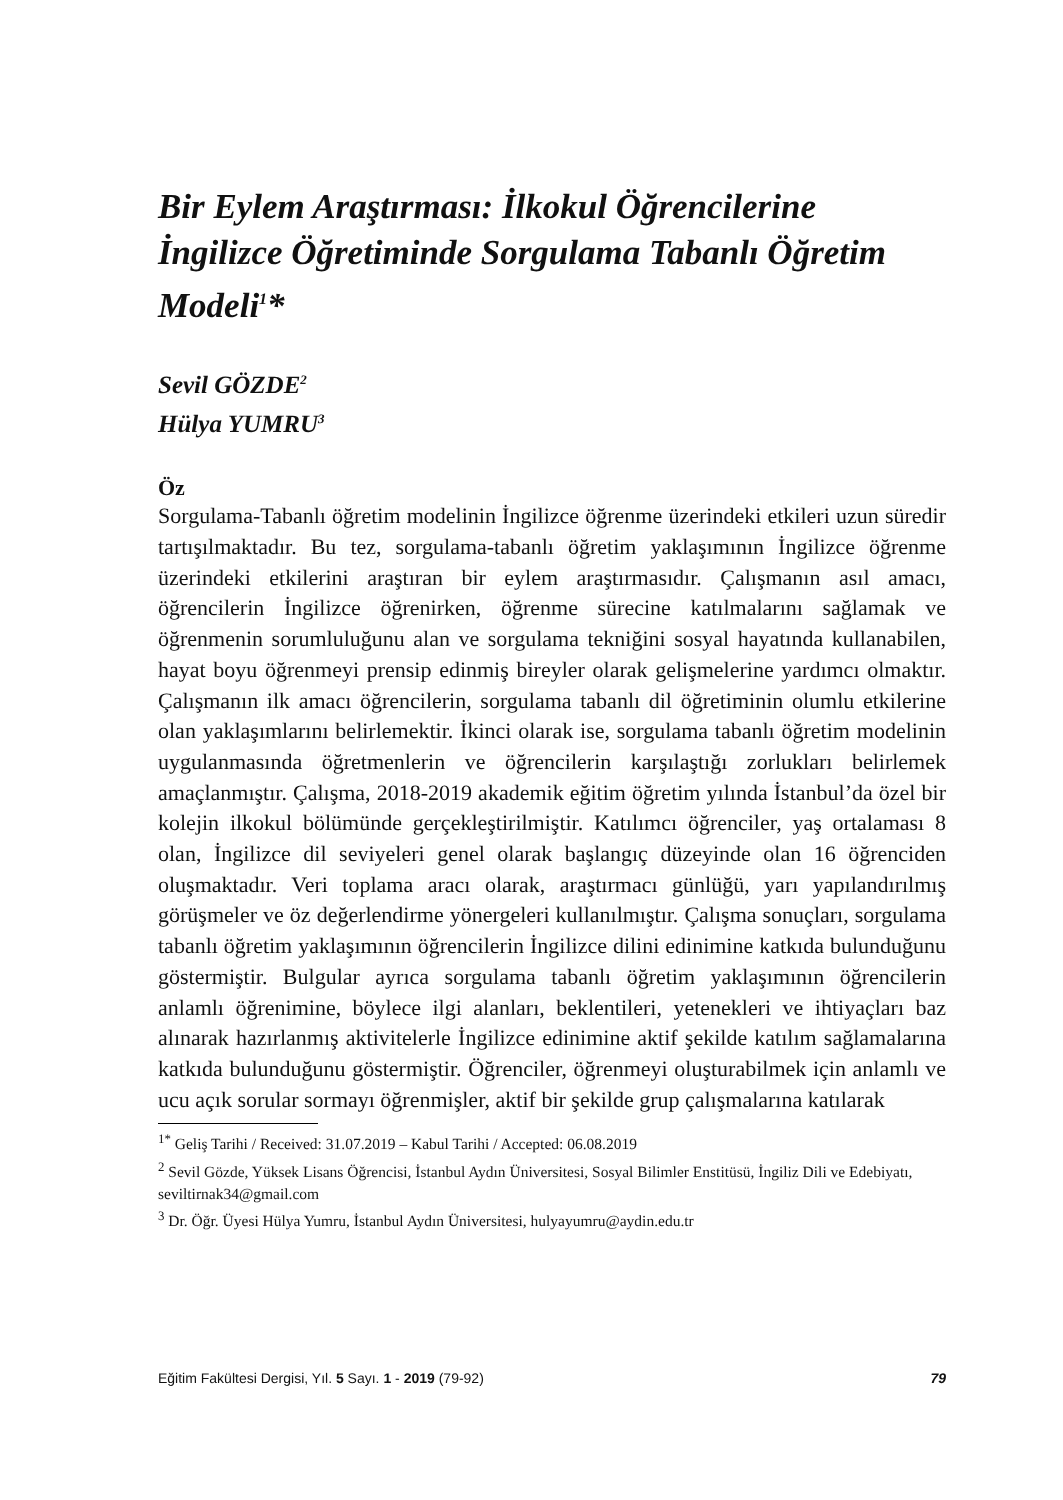Bir Eylem Araştırması: İlkokul Öğrencilerine İngilizce Öğretiminde Sorgulama Tabanlı Öğretim Modeli<sup>1</sup>*
Sevil GÖZDE<sup>2</sup>
Hülya YUMRU<sup>3</sup>
Öz
Sorgulama-Tabanlı öğretim modelinin İngilizce öğrenme üzerindeki etkileri uzun süredir tartışılmaktadır. Bu tez, sorgulama-tabanlı öğretim yaklaşımının İngilizce öğrenme üzerindeki etkilerini araştıran bir eylem araştırmasıdır. Çalışmanın asıl amacı, öğrencilerin İngilizce öğrenirken, öğrenme sürecine katılmalarını sağlamak ve öğrenmenin sorumluluğunu alan ve sorgulama tekniğini sosyal hayatında kullanabilen, hayat boyu öğrenmeyi prensip edinmiş bireyler olarak gelişmelerine yardımcı olmaktır. Çalışmanın ilk amacı öğrencilerin, sorgulama tabanlı dil öğretiminin olumlu etkilerine olan yaklaşımlarını belirlemektir. İkinci olarak ise, sorgulama tabanlı öğretim modelinin uygulanmasında öğretmenlerin ve öğrencilerin karşılaştığı zorlukları belirlemek amaçlanmıştır. Çalışma, 2018-2019 akademik eğitim öğretim yılında İstanbul’da özel bir kolejin ilkokul bölümünde gerçekleştirilmiştir. Katılımcı öğrenciler, yaş ortalaması 8 olan, İngilizce dil seviyeleri genel olarak başlangıç düzeyinde olan 16 öğrenciden oluşmaktadır. Veri toplama aracı olarak, araştırmacı günlüğü, yarı yapılandırılmış görüşmeler ve öz değerlendirme yönergeleri kullanılmıştır. Çalışma sonuçları, sorgulama tabanlı öğretim yaklaşımının öğrencilerin İngilizce dilini edinimine katkıda bulunduğunu göstermiştir. Bulgular ayrıca sorgulama tabanlı öğretim yaklaşımının öğrencilerin anlamlı öğrenimine, böylece ilgi alanları, beklentileri, yetenekleri ve ihtiyaçları baz alınarak hazırlanmış aktivitelerle İngilizce edinimine aktif şekilde katılım sağlamalarına katkıda bulunduğunu göstermiştir. Öğrenciler, öğrenmeyi oluşturabilmek için anlamlı ve ucu açık sorular sormayı öğrenmişler, aktif bir şekilde grup çalışmalarına katılarak
<sup>1*</sup> Geliş Tarihi / Received: 31.07.2019 – Kabul Tarihi / Accepted: 06.08.2019
<sup>2</sup> Sevil Gözde, Yüksek Lisans Öğrencisi, İstanbul Aydın Üniversitesi, Sosyal Bilimler Enstitüsü, İngiliz Dili ve Edebiyatı, seviltirnak34@gmail.com
<sup>3</sup> Dr. Öğr. Üyesi Hülya Yumru, İstanbul Aydın Üniversitesi, hulyayumru@aydin.edu.tr
Eğitim Fakültesi Dergisi, Yıl. 5 Sayı. 1 - 2019 (79-92) 79